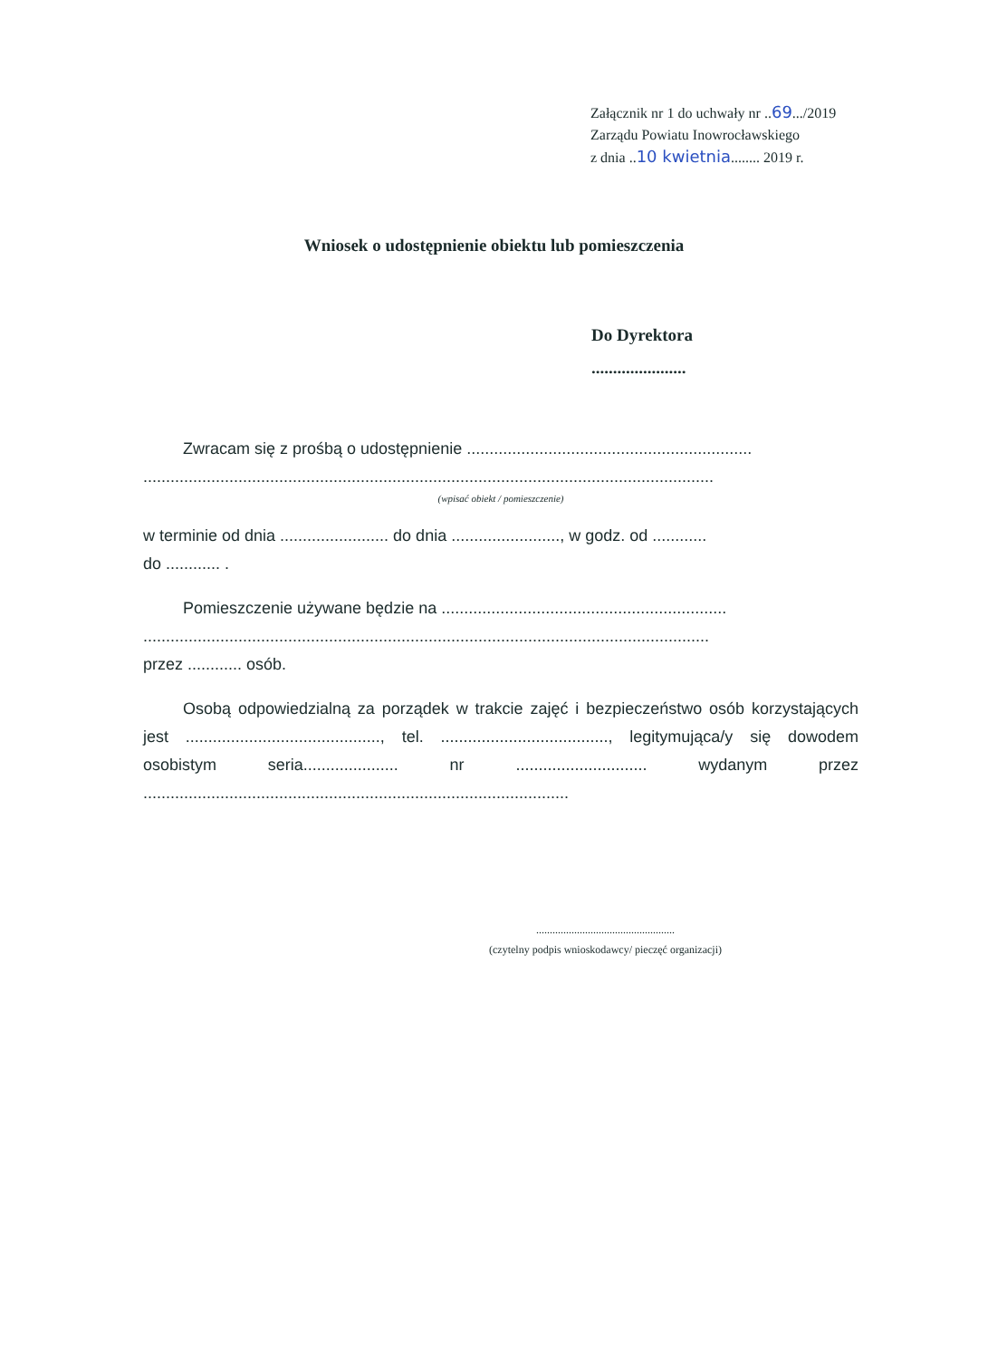Załącznik nr 1 do uchwały nr ..69.../2019
Zarządu Powiatu Inowrocławskiego
z dnia ..10 kwietnia........ 2019 r.
Wniosek o udostępnienie obiektu lub pomieszczenia
Do Dyrektora
......................
Zwracam się z prośbą o udostępnienie ...............................................................
..............................................................................................................................
(wpisać obiekt / pomieszczenie)
w terminie od dnia ........................ do dnia ........................, w godz. od ............
do ............ .
Pomieszczenie używane będzie na ...............................................................
.............................................................................................................................
przez ............ osób.
Osobą odpowiedzialną za porządek w trakcie zajęć i bezpieczeństwo osób korzystających jest ..........................................., tel. ....................................., legitymująca/y się dowodem osobistym seria..................... nr ............................. wydanym przez ..............................................................................................
...................................................
(czytelny podpis wnioskodawcy/ pieczęć organizacji)